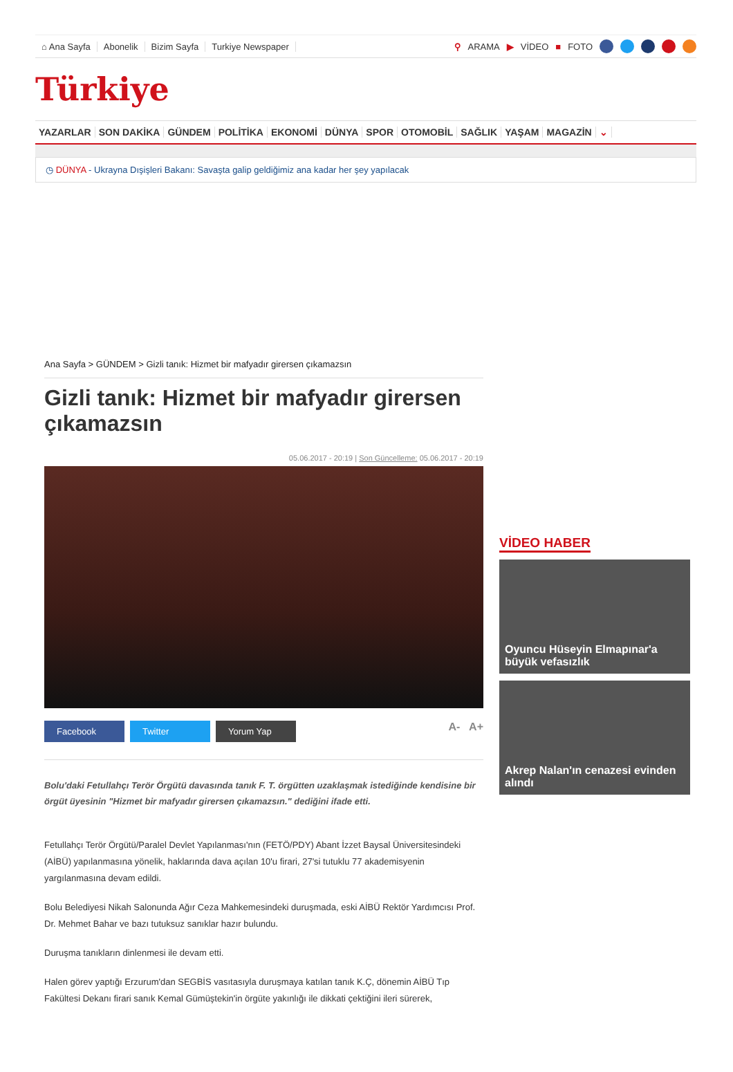⌂ Ana Sayfa Abonelik Bizim Sayfa Turkiye Newspaper ⚲ ARAMA ▶ VİDEO ■ FOTO
Türkiye
YAZARLAR SON DAKİKA GÜNDEM POLİTİKA EKONOMİ DÜNYA SPOR OTOMOBİL SAĞLIK YAŞAM MAGAZİN ⌄
◷ DÜNYA - Ukrayna Dışişleri Bakanı: Savaşta galip geldiğimiz ana kadar her şey yapılacak
Ana Sayfa > GÜNDEM > Gizli tanık: Hizmet bir mafyadır girersen çıkamazsın
Gizli tanık: Hizmet bir mafyadır girersen çıkamazsın
05.06.2017 - 20:19 | Son Güncelleme: 05.06.2017 - 20:19
Facebook Twitter Yorum Yap A- A+
Bolu'daki Fetullahçı Terör Örgütü davasında tanık F. T. örgütten uzaklaşmak istediğinde kendisine bir örgüt üyesinin "Hizmet bir mafyadır girersen çıkamazsın." dediğini ifade etti.
Fetullahçı Terör Örgütü/Paralel Devlet Yapılanması'nın (FETÖ/PDY) Abant İzzet Baysal Üniversitesindeki (AİBÜ) yapılanmasına yönelik, haklarında dava açılan 10'u firari, 27'si tutuklu 77 akademisyenin yargılanmasına devam edildi.
Bolu Belediyesi Nikah Salonunda Ağır Ceza Mahkemesindeki duruşmada, eski AİBÜ Rektör Yardımcısı Prof. Dr. Mehmet Bahar ve bazı tutuksuz sanıklar hazır bulundu.
Duruşma tanıkların dinlenmesi ile devam etti.
Halen görev yaptığı Erzurum'dan SEGBİS vasıtasıyla duruşmaya katılan tanık K.Ç, dönemin AİBÜ Tıp Fakültesi Dekanı firari sanık Kemal Gümüştekin'in örgüte yakınlığı ile dikkati çektiğini ileri sürerek,
VİDEO HABER
Oyuncu Hüseyin Elmapınar'a büyük vefasızlık
Akrep Nalan'ın cenazesi evinden alındı